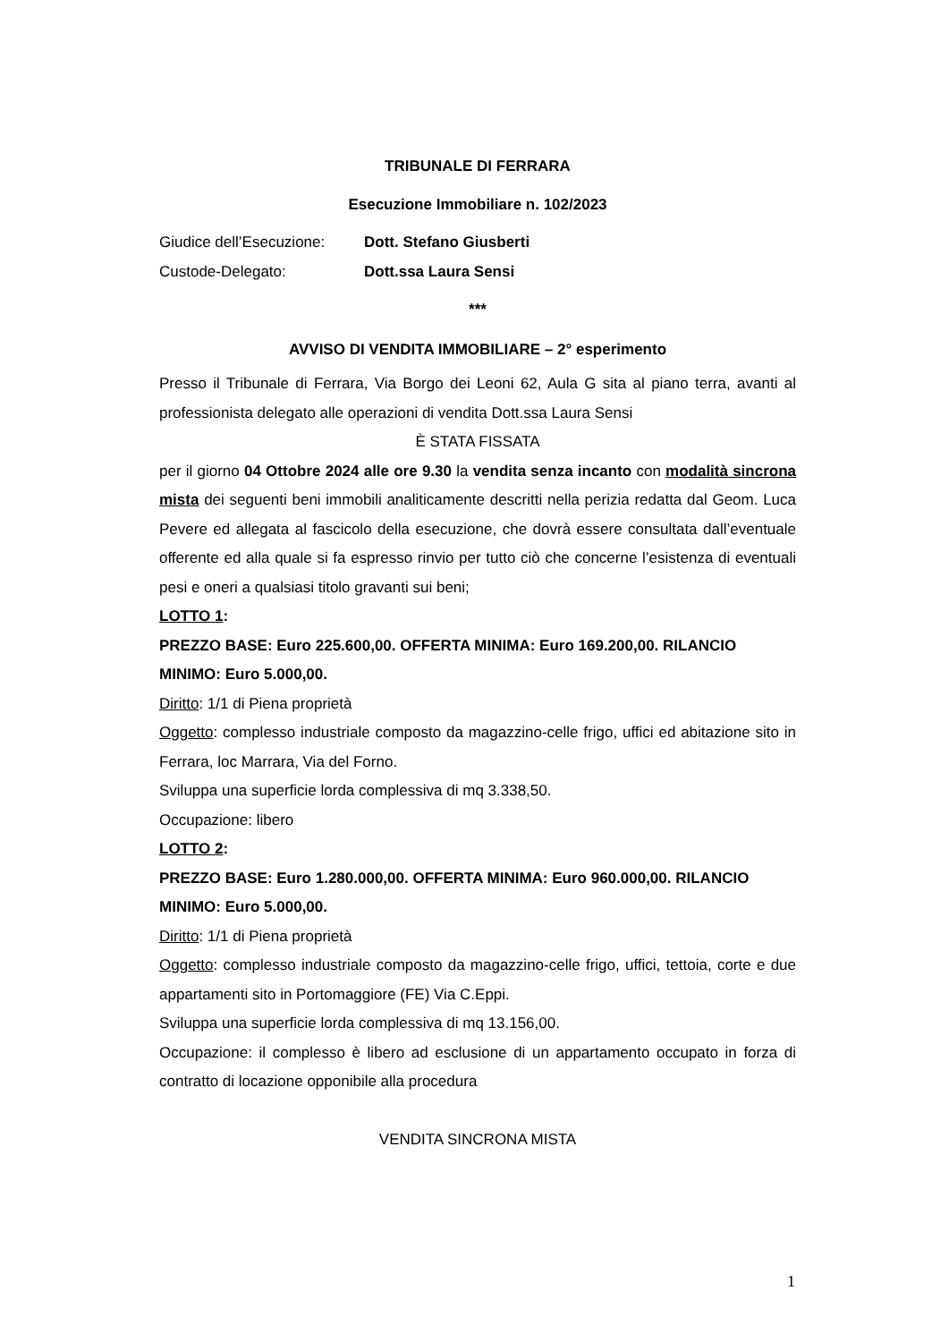TRIBUNALE DI FERRARA
Esecuzione Immobiliare n. 102/2023
Giudice dell’Esecuzione: Dott. Stefano Giusberti
Custode-Delegato: Dott.ssa Laura Sensi
***
AVVISO DI VENDITA IMMOBILIARE – 2° esperimento
Presso il Tribunale di Ferrara, Via Borgo dei Leoni 62, Aula G sita al piano terra, avanti al professionista delegato alle operazioni di vendita Dott.ssa Laura Sensi
È STATA FISSATA
per il giorno 04 Ottobre 2024 alle ore 9.30 la vendita senza incanto con modalità sincrona mista dei seguenti beni immobili analiticamente descritti nella perizia redatta dal Geom. Luca Pevere ed allegata al fascicolo della esecuzione, che dovrà essere consultata dall’eventuale offerente ed alla quale si fa espresso rinvio per tutto ciò che concerne l’esistenza di eventuali pesi e oneri a qualsiasi titolo gravanti sui beni;
LOTTO 1:
PREZZO BASE: Euro 225.600,00. OFFERTA MINIMA: Euro 169.200,00. RILANCIO MINIMO: Euro 5.000,00.
Diritto: 1/1 di Piena proprietà
Oggetto: complesso industriale composto da magazzino-celle frigo, uffici ed abitazione sito in Ferrara, loc Marrara, Via del Forno.
Sviluppa una superficie lorda complessiva di mq 3.338,50.
Occupazione: libero
LOTTO 2:
PREZZO BASE: Euro 1.280.000,00. OFFERTA MINIMA: Euro 960.000,00. RILANCIO MINIMO: Euro 5.000,00.
Diritto: 1/1 di Piena proprietà
Oggetto: complesso industriale composto da magazzino-celle frigo, uffici, tettoia, corte e due appartamenti sito in Portomaggiore (FE) Via C.Eppi.
Sviluppa una superficie lorda complessiva di mq 13.156,00.
Occupazione: il complesso è libero ad esclusione di un appartamento occupato in forza di contratto di locazione opponibile alla procedura
VENDITA SINCRONA MISTA
1